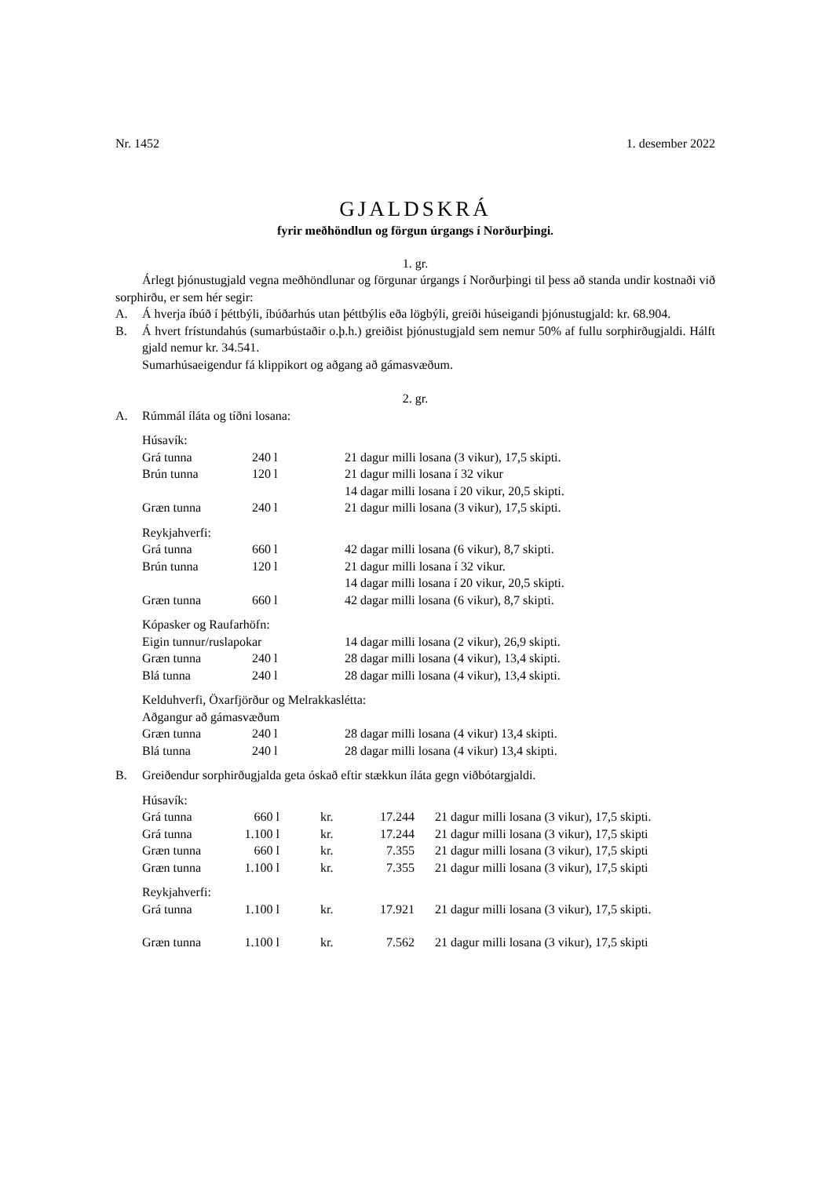Nr. 1452 1. desember 2022
GJALDSKRÁ
fyrir meðhöndlun og förgun úrgangs í Norðurþingi.
1. gr.
Árlegt þjónustugjald vegna meðhöndlunar og förgunar úrgangs í Norðurþingi til þess að standa undir kostnaði við sorphirðu, er sem hér segir:
A. Á hverja íbúð í þéttbýli, íbúðarhús utan þéttbýlis eða lögbýli, greiði húseigandi þjónustugjald: kr. 68.904.
B. Á hvert frístundahús (sumarbústaðir o.þ.h.) greiðist þjónustugjald sem nemur 50% af fullu sorphirðugjaldi. Hálft gjald nemur kr. 34.541.
Sumarhúsaeigendur fá klippikort og aðgang að gámasvæðum.
2. gr.
A. Rúmmál íláta og tíðni losana:
| Húsavík: | | |
| Grá tunna | 240 l | 21 dagur milli losana (3 vikur), 17,5 skipti. |
| Brún tunna | 120 l | 21 dagur milli losana í 32 vikur 14 dagar milli losana í 20 vikur, 20,5 skipti. |
| Græn tunna | 240 l | 21 dagur milli losana (3 vikur), 17,5 skipti. |
| Reykjahverfi: | | |
| Grá tunna | 660 l | 42 dagar milli losana (6 vikur), 8,7 skipti. |
| Brún tunna | 120 l | 21 dagur milli losana í 32 vikur. 14 dagar milli losana í 20 vikur, 20,5 skipti. |
| Græn tunna | 660 l | 42 dagar milli losana (6 vikur), 8,7 skipti. |
| Kópasker og Raufarhöfn: | | |
| Eigin tunnur/ruslapokar | | 14 dagar milli losana (2 vikur), 26,9 skipti. |
| Græn tunna | 240 l | 28 dagar milli losana (4 vikur), 13,4 skipti. |
| Blá tunna | 240 l | 28 dagar milli losana (4 vikur), 13,4 skipti. |
| Kelduhverfi, Öxarfjörður og Melrakkaslétta: | | |
| Aðgangur að gámasvæðum | | |
| Græn tunna | 240 l | 28 dagar milli losana (4 vikur) 13,4 skipti. |
| Blá tunna | 240 l | 28 dagar milli losana (4 vikur) 13,4 skipti. |
B. Greiðendur sorphirðugjalda geta óskað eftir stækkun íláta gegn viðbótargjaldi.
| Húsavík: | | | | |
| Grá tunna | 660 l | kr. | 17.244 | 21 dagur milli losana (3 vikur), 17,5 skipti. |
| Grá tunna | 1.100 l | kr. | 17.244 | 21 dagur milli losana (3 vikur), 17,5 skipti |
| Græn tunna | 660 l | kr. | 7.355 | 21 dagur milli losana (3 vikur), 17,5 skipti |
| Græn tunna | 1.100 l | kr. | 7.355 | 21 dagur milli losana (3 vikur), 17,5 skipti |
| Reykjahverfi: | | | | |
| Grá tunna | 1.100 l | kr. | 17.921 | 21 dagur milli losana (3 vikur), 17,5 skipti. |
| Græn tunna | 1.100 l | kr. | 7.562 | 21 dagur milli losana (3 vikur), 17,5 skipti |